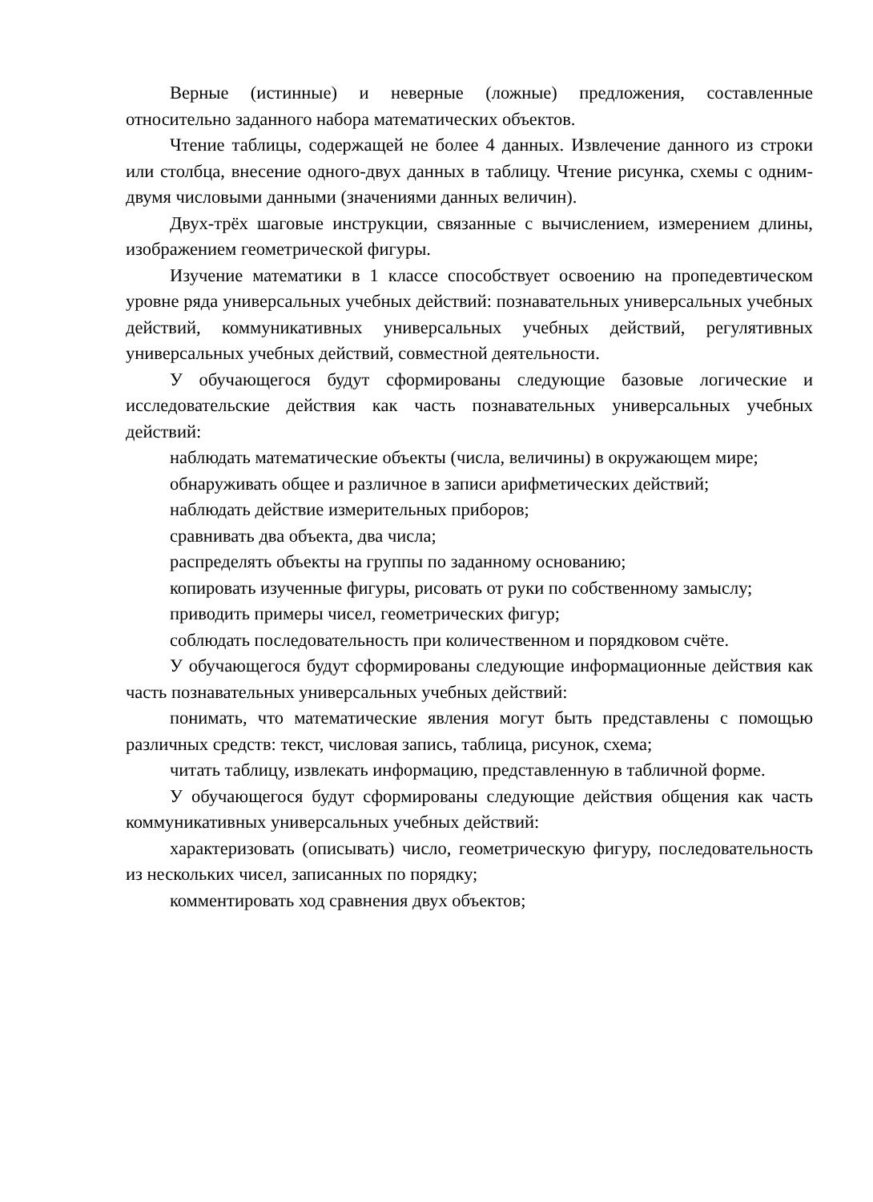Верные (истинные) и неверные (ложные) предложения, составленные относительно заданного набора математических объектов.
Чтение таблицы, содержащей не более 4 данных. Извлечение данного из строки или столбца, внесение одного-двух данных в таблицу. Чтение рисунка, схемы с одним-двумя числовыми данными (значениями данных величин).
Двух-трёх шаговые инструкции, связанные с вычислением, измерением длины, изображением геометрической фигуры.
Изучение математики в 1 классе способствует освоению на пропедевтическом уровне ряда универсальных учебных действий: познавательных универсальных учебных действий, коммуникативных универсальных учебных действий, регулятивных универсальных учебных действий, совместной деятельности.
У обучающегося будут сформированы следующие базовые логические и исследовательские действия как часть познавательных универсальных учебных действий:
наблюдать математические объекты (числа, величины) в окружающем мире;
обнаруживать общее и различное в записи арифметических действий;
наблюдать действие измерительных приборов;
сравнивать два объекта, два числа;
распределять объекты на группы по заданному основанию;
копировать изученные фигуры, рисовать от руки по собственному замыслу;
приводить примеры чисел, геометрических фигур;
соблюдать последовательность при количественном и порядковом счёте.
У обучающегося будут сформированы следующие информационные действия как часть познавательных универсальных учебных действий:
понимать, что математические явления могут быть представлены с помощью различных средств: текст, числовая запись, таблица, рисунок, схема;
читать таблицу, извлекать информацию, представленную в табличной форме.
У обучающегося будут сформированы следующие действия общения как часть коммуникативных универсальных учебных действий:
характеризовать (описывать) число, геометрическую фигуру, последовательность из нескольких чисел, записанных по порядку;
комментировать ход сравнения двух объектов;